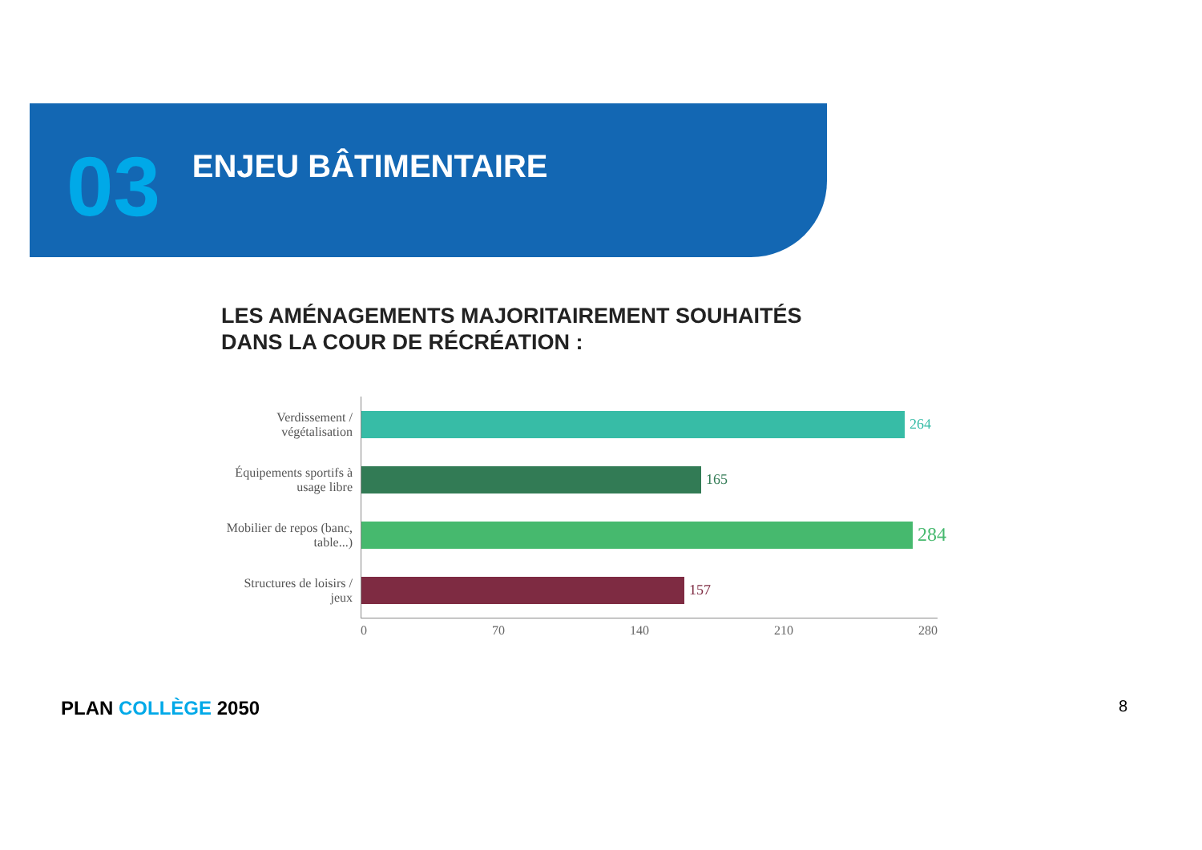03
ENJEU BÂTIMENTAIRE
LES AMÉNAGEMENTS MAJORITAIREMENT SOUHAITÉS
DANS LA COUR DE RÉCRÉATION :
Verdissement / végétalisation
264
Équipements sportifs à usage libre
165
Mobilier de repos (banc, table...)
284
Structures de loisirs / jeux
157
0 70 140 210 280
PLAN COLLÈGE 2050 8